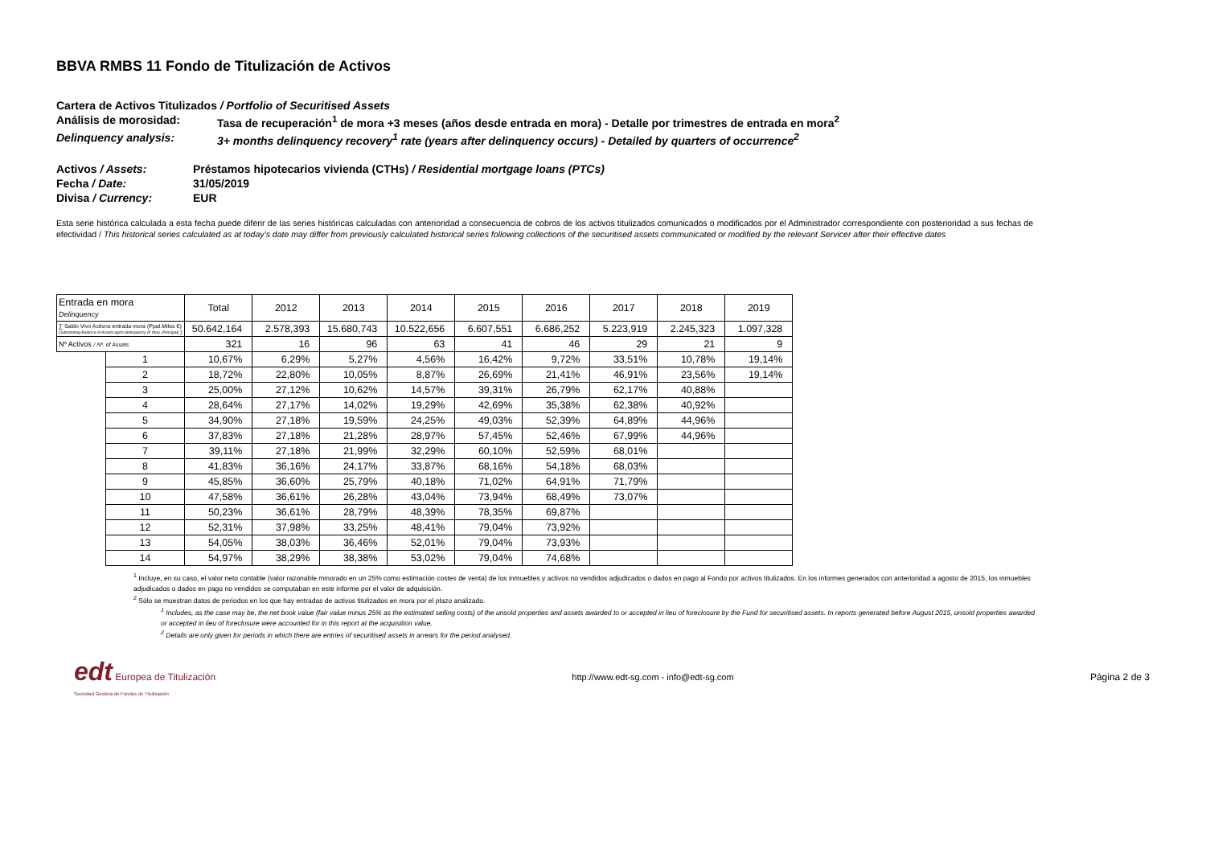BBVA RMBS 11 Fondo de Titulización de Activos
Cartera de Activos Titulizados / Portfolio of Securitised Assets
Análisis de morosidad: Tasa de recuperación<sup>1</sup> de mora +3 meses (años desde entrada en mora) - Detalle por trimestres de entrada en mora<sup>2</sup>
Delinquency analysis: 3+ months delinquency recovery<sup>1</sup> rate (years after delinquency occurs) - Detailed by quarters of occurrence<sup>2</sup>
Activos / Assets: Préstamos hipotecarios vivienda (CTHs) / Residential mortgage loans (PTCs)
Fecha / Date: 31/05/2019
Divisa / Currency: EUR
Esta serie histórica calculada a esta fecha puede diferir de las series históricas calculadas con anterioridad a consecuencia de cobros de los activos titulizados comunicados o modificados por el Administrador correspondiente con posterioridad a sus fechas de efectividad / This historical series calculated as at today’s date may differ from previously calculated historical series following collections of the securitised assets communicated or modified by the relevant Servicer after their effective dates
| Entrada en mora Delinquency | | Total | 2012 | 2013 | 2014 | 2015 | 2016 | 2017 | 2018 | 2019 |
| --- | --- | --- | --- | --- | --- | --- | --- | --- | --- | --- |
| ∑ Saldo Vivo Activos entrada mora (Ppal.Miles €) Outstanding Balance of Assets upon delinquency (€ thou. Principal) ∑ | | 50.642,164 | 2.578,393 | 15.680,743 | 10.522,656 | 6.607,551 | 6.686,252 | 5.223,919 | 2.245,323 | 1.097,328 |
| Nº Activos / Nº. of Assets | | 321 | 16 | 96 | 63 | 41 | 46 | 29 | 21 | 9 |
| | 1 | 10,67% | 6,29% | 5,27% | 4,56% | 16,42% | 9,72% | 33,51% | 10,78% | 19,14% |
| | 2 | 18,72% | 22,80% | 10,05% | 8,87% | 26,69% | 21,41% | 46,91% | 23,56% | 19,14% |
| | 3 | 25,00% | 27,12% | 10,62% | 14,57% | 39,31% | 26,79% | 62,17% | 40,88% | |
| | 4 | 28,64% | 27,17% | 14,02% | 19,29% | 42,69% | 35,38% | 62,38% | 40,92% | |
| | 5 | 34,90% | 27,18% | 19,59% | 24,25% | 49,03% | 52,39% | 64,89% | 44,96% | |
| | 6 | 37,83% | 27,18% | 21,28% | 28,97% | 57,45% | 52,46% | 67,99% | 44,96% | |
| | 7 | 39,11% | 27,18% | 21,99% | 32,29% | 60,10% | 52,59% | 68,01% | | |
| | 8 | 41,83% | 36,16% | 24,17% | 33,87% | 68,16% | 54,18% | 68,03% | | |
| | 9 | 45,85% | 36,60% | 25,79% | 40,18% | 71,02% | 64,91% | 71,79% | | |
| | 10 | 47,58% | 36,61% | 26,28% | 43,04% | 73,94% | 68,49% | 73,07% | | |
| | 11 | 50,23% | 36,61% | 28,79% | 48,39% | 78,35% | 69,87% | | | |
| | 12 | 52,31% | 37,98% | 33,25% | 48,41% | 79,04% | 73,92% | | | |
| | 13 | 54,05% | 38,03% | 36,46% | 52,01% | 79,04% | 73,93% | | | |
| | 14 | 54,97% | 38,29% | 38,38% | 53,02% | 79,04% | 74,68% | | | |
<sup>1</sup> Incluye, en su caso, el valor neto contable (valor razonable minorado en un 25% como estimación costes de venta) de los inmuebles y activos no vendidos adjudicados o dados en pago al Fondo por activos titulizados. En los informes generados con anterioridad a agosto de 2015, los inmuebles adjudicados o dados en pago no vendidos se computaban en este informe por el valor de adquisición.
<sup>2</sup> Sólo se muestran datos de periodos en los que hay entradas de activos titulizados en mora por el plazo analizado.
<sup>1</sup> Includes, as the case may be, the net book value (fair value minus 25% as the estimated selling costs) of the unsold properties and assets awarded to or accepted in lieu of foreclosure by the Fund for securitised assets. In reports generated before August 2015, unsold properties awarded or accepted in lieu of foreclosure were accounted for in this report at the acquisition value.
<sup>2</sup> Details are only given for periods in which there are entries of securitised assets in arrears for the period analysed.
edt Europea de Titulización
Sociedad Gestora de Fondos de Titulización
http://www.edt-sg.com - info@edt-sg.com
Página 2 de 3